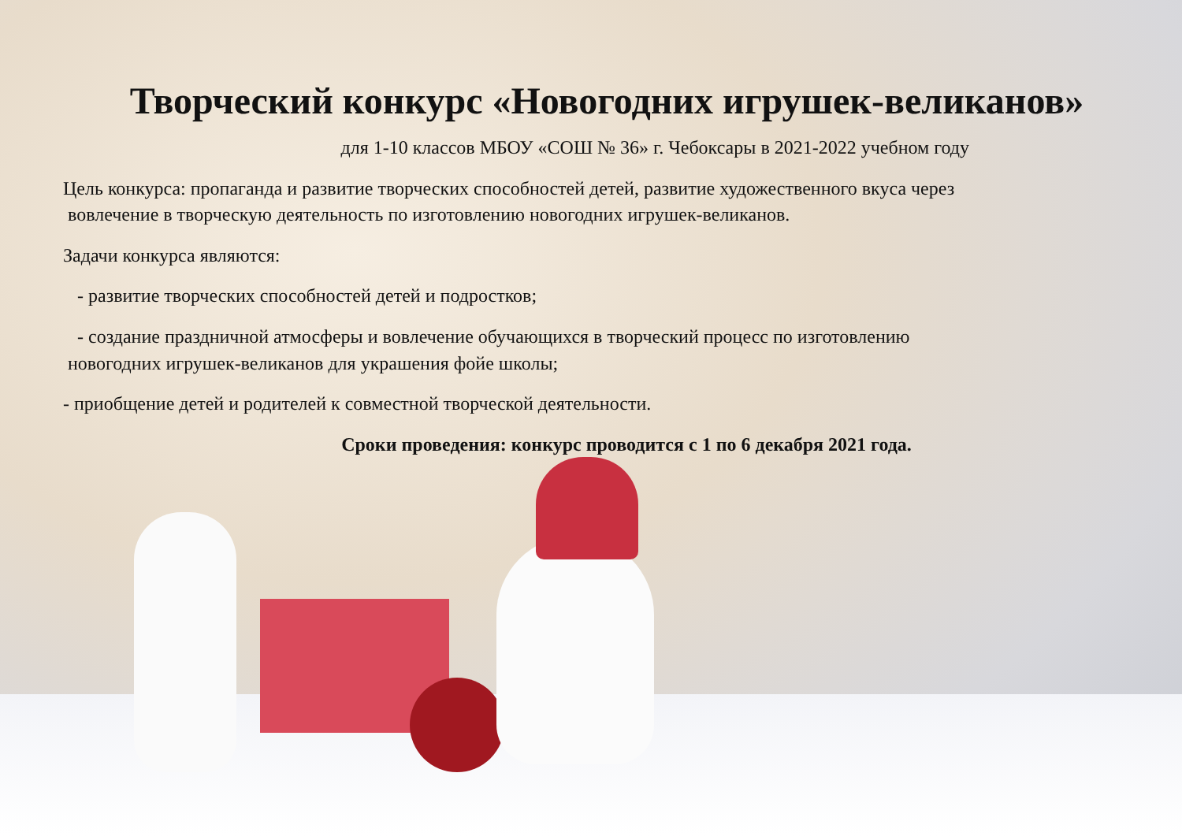Творческий конкурс «Новогодних игрушек-великанов»
для 1-10 классов МБОУ «СОШ № 36» г. Чебоксары в 2021-2022 учебном году
Цель конкурса: пропаганда и развитие творческих способностей детей, развитие художественного вкуса через
вовлечение в творческую деятельность по изготовлению новогодних игрушек-великанов.
Задачи конкурса являются:
- развитие творческих способностей детей и подростков;
- создание праздничной атмосферы и вовлечение обучающихся в творческий процесс по изготовлению
новогодних игрушек-великанов для украшения фойе школы;
- приобщение детей и родителей к совместной творческой деятельности.
Сроки проведения: конкурс проводится с 1 по 6 декабря 2021 года.